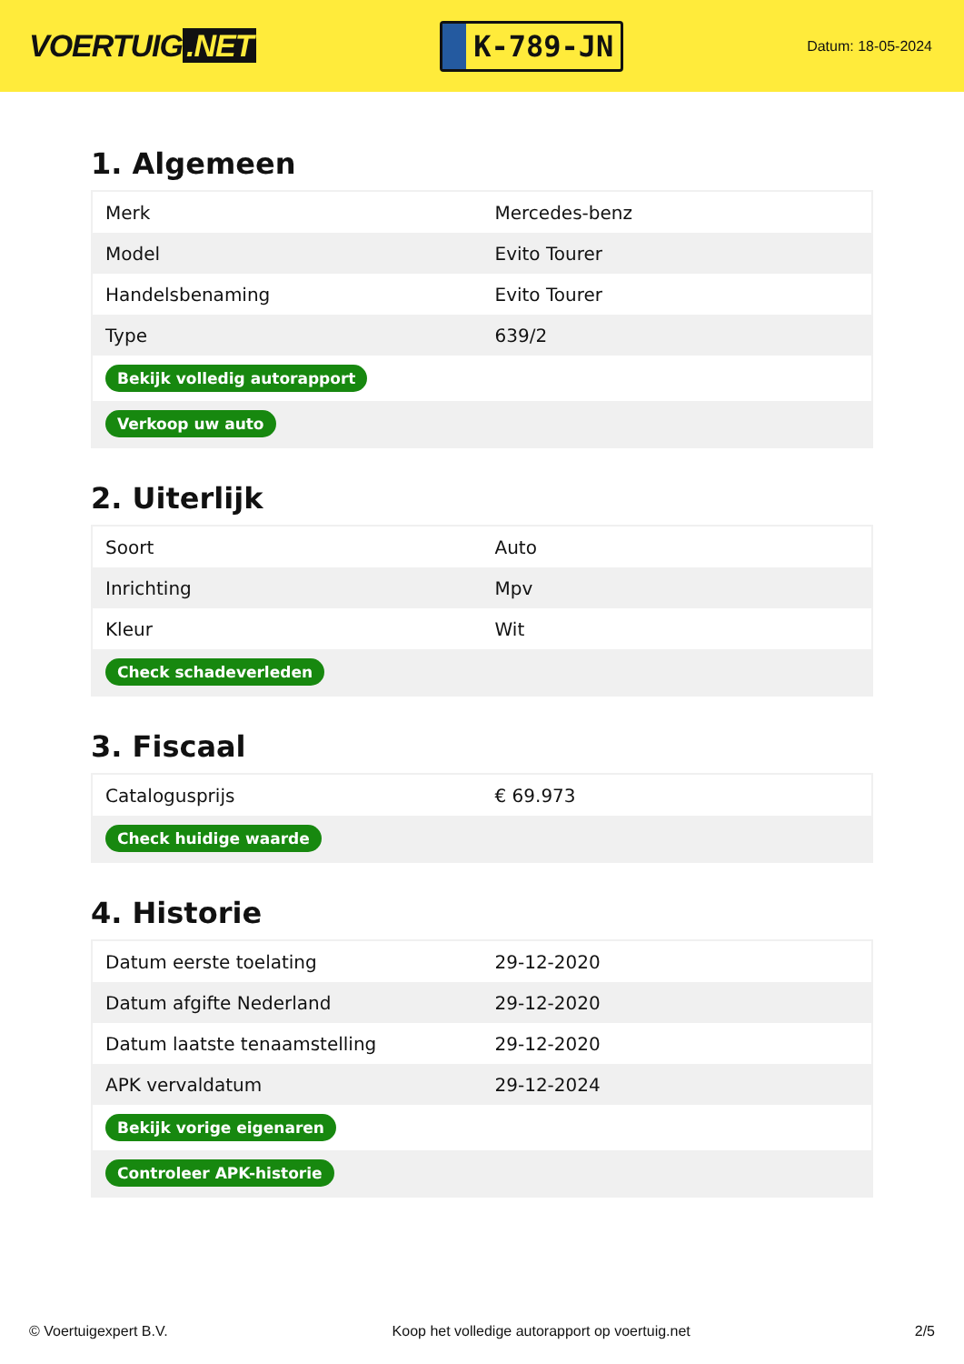VOERTUIG.NET
K-789-JN
Datum: 18-05-2024
1. Algemeen
| Merk | Mercedes-benz |
| Model | Evito Tourer |
| Handelsbenaming | Evito Tourer |
| Type | 639/2 |
| Bekijk volledig autorapport | |
| Verkoop uw auto | |
2. Uiterlijk
| Soort | Auto |
| Inrichting | Mpv |
| Kleur | Wit |
| Check schadeverleden | |
3. Fiscaal
| Catalogusprijs | € 69.973 |
| Check huidige waarde | |
4. Historie
| Datum eerste toelating | 29-12-2020 |
| Datum afgifte Nederland | 29-12-2020 |
| Datum laatste tenaamstelling | 29-12-2020 |
| APK vervaldatum | 29-12-2024 |
| Bekijk vorige eigenaren | |
| Controleer APK-historie | |
© Voertuigexpert B.V. Koop het volledige autorapport op voertuig.net 2/5